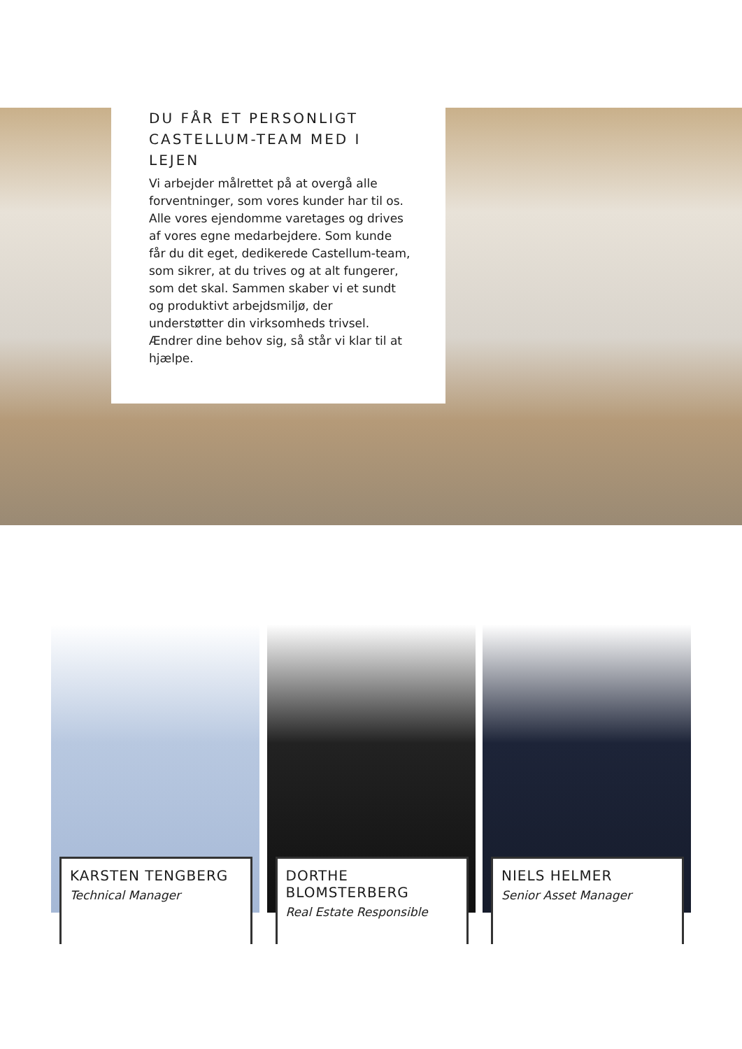DU FÅR ET PERSONLIGT CASTELLUM-TEAM MED I LEJEN
Vi arbejder målrettet på at overgå alle forventninger, som vores kunder har til os. Alle vores ejendomme varetages og drives af vores egne medarbejdere. Som kunde får du dit eget, dedikerede Castellum-team, som sikrer, at du trives og at alt fungerer, som det skal. Sammen skaber vi et sundt og produktivt arbejdsmiljø, der understøtter din virksomheds trivsel. Ændrer dine behov sig, så står vi klar til at hjælpe.
KARSTEN TENGBERG
Technical Manager
DORTHE BLOMSTERBERG
Real Estate Responsible
NIELS HELMER
Senior Asset Manager